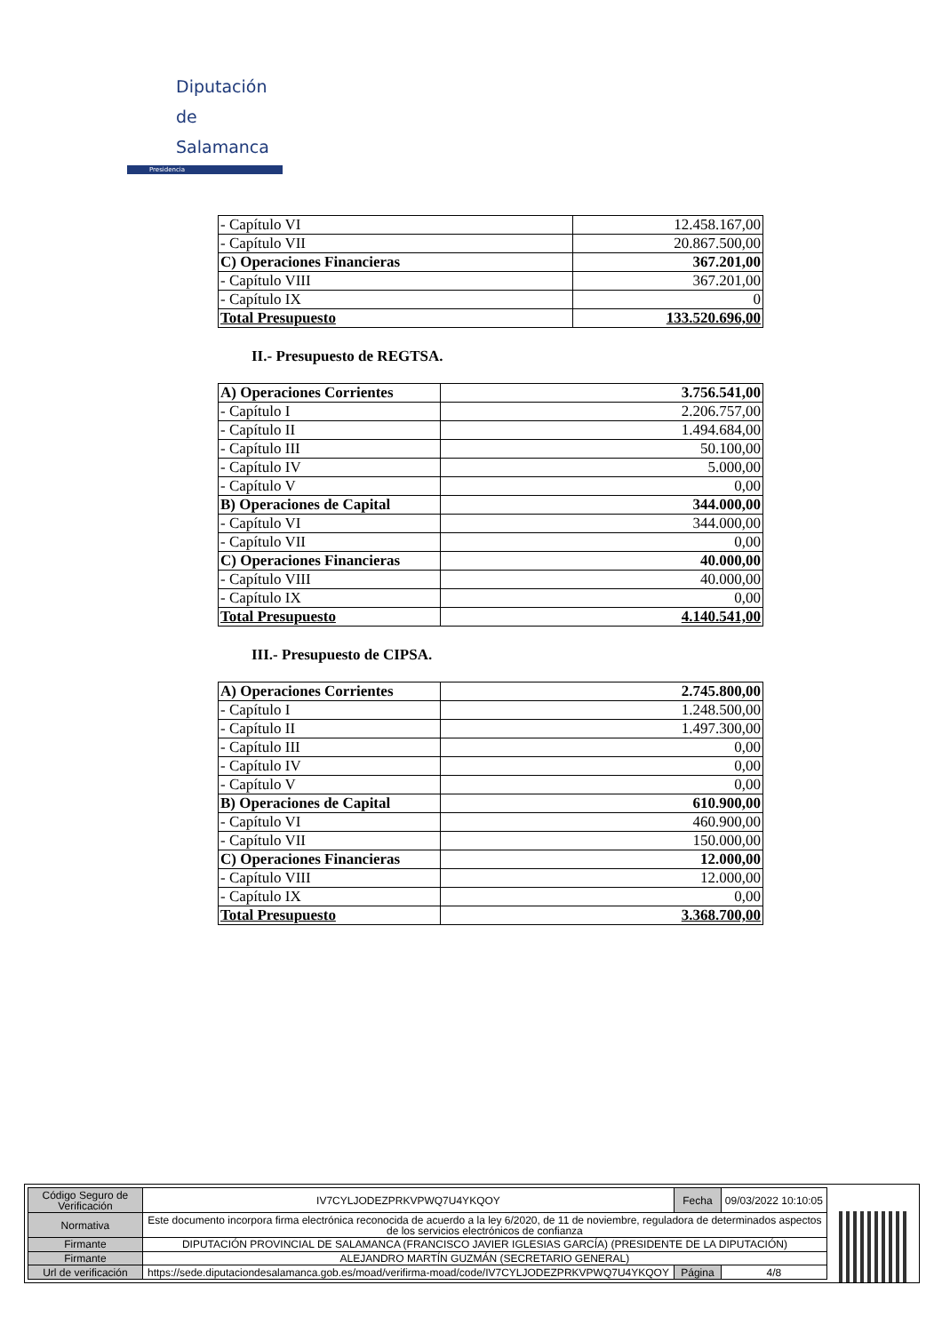Diputación
de Salamanca
Presidencia
| - Capítulo VI | 12.458.167,00 |
| - Capítulo VII | 20.867.500,00 |
| C) Operaciones Financieras | 367.201,00 |
| - Capítulo VIII | 367.201,00 |
| - Capítulo IX | 0 |
| Total Presupuesto | 133.520.696,00 |
II.- Presupuesto de REGTSA.
| A) Operaciones Corrientes | 3.756.541,00 |
| - Capítulo I | 2.206.757,00 |
| - Capítulo II | 1.494.684,00 |
| - Capítulo III | 50.100,00 |
| - Capítulo IV | 5.000,00 |
| - Capítulo V | 0,00 |
| B) Operaciones de Capital | 344.000,00 |
| - Capítulo VI | 344.000,00 |
| - Capítulo VII | 0,00 |
| C) Operaciones Financieras | 40.000,00 |
| - Capítulo VIII | 40.000,00 |
| - Capítulo IX | 0,00 |
| Total Presupuesto | 4.140.541,00 |
III.- Presupuesto de CIPSA.
| A) Operaciones Corrientes | 2.745.800,00 |
| - Capítulo I | 1.248.500,00 |
| - Capítulo II | 1.497.300,00 |
| - Capítulo III | 0,00 |
| - Capítulo IV | 0,00 |
| - Capítulo V | 0,00 |
| B) Operaciones de Capital | 610.900,00 |
| - Capítulo VI | 460.900,00 |
| - Capítulo VII | 150.000,00 |
| C) Operaciones Financieras | 12.000,00 |
| - Capítulo VIII | 12.000,00 |
| - Capítulo IX | 0,00 |
| Total Presupuesto | 3.368.700,00 |
| Código Seguro de Verificación | IV7CYLJODEZPRKVPWQ7U4YKQOY | Fecha | 09/03/2022 10:10:05 |
| Normativa | Este documento incorpora firma electrónica reconocida de acuerdo a la ley 6/2020, de 11 de noviembre, reguladora de determinados aspectos de los servicios electrónicos de confianza | | |
| Firmante | DIPUTACIÓN PROVINCIAL DE SALAMANCA (FRANCISCO JAVIER IGLESIAS GARCÍA) (PRESIDENTE DE LA DIPUTACIÓN) | | |
| Firmante | ALEJANDRO MARTÍN GUZMÁN (SECRETARIO GENERAL) | | |
| Url de verificación | https://sede.diputaciondesalamanca.gob.es/moad/verifirma-moad/code/IV7CYLJODEZPRKVPWQ7U4YKQOY | Página | 4/8 |